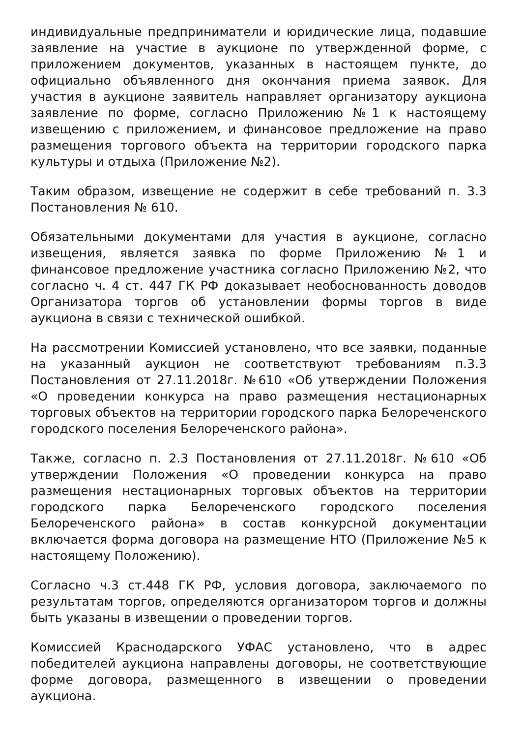индивидуальные предприниматели и юридические лица, подавшие заявление на участие в аукционе по утвержденной форме, с приложением документов, указанных в настоящем пункте, до официально объявленного дня окончания приема заявок. Для участия в аукционе заявитель направляет организатору аукциона заявление по форме, согласно Приложению №1 к настоящему извещению с приложением, и финансовое предложение на право размещения торгового объекта на территории городского парка культуры и отдыха (Приложение №2).
Таким образом, извещение не содержит в себе требований п. 3.3 Постановления № 610.
Обязательными документами для участия в аукционе, согласно извещения, является заявка по форме Приложению №1 и финансовое предложение участника согласно Приложению №2, что согласно ч. 4 ст. 447 ГК РФ доказывает необоснованность доводов Организатора торгов об установлении формы торгов в виде аукциона в связи с технической ошибкой.
На рассмотрении Комиссией установлено, что все заявки, поданные на указанный аукцион не соответствуют требованиям п.3.3 Постановления от 27.11.2018г. №610 «Об утверждении Положения «О проведении конкурса на право размещения нестационарных торговых объектов на территории городского парка Белореченского городского поселения Белореченского района».
Также, согласно п. 2.3 Постановления от 27.11.2018г. №610 «Об утверждении Положения «О проведении конкурса на право размещения нестационарных торговых объектов на территории городского парка Белореченского городского поселения Белореченского района» в состав конкурсной документации включается форма договора на размещение НТО (Приложение №5 к настоящему Положению).
Согласно ч.3 ст.448 ГК РФ, условия договора, заключаемого по результатам торгов, определяются организатором торгов и должны быть указаны в извещении о проведении торгов.
Комиссией Краснодарского УФАС установлено, что в адрес победителей аукциона направлены договоры, не соответствующие форме договора, размещенного в извещении о проведении аукциона.